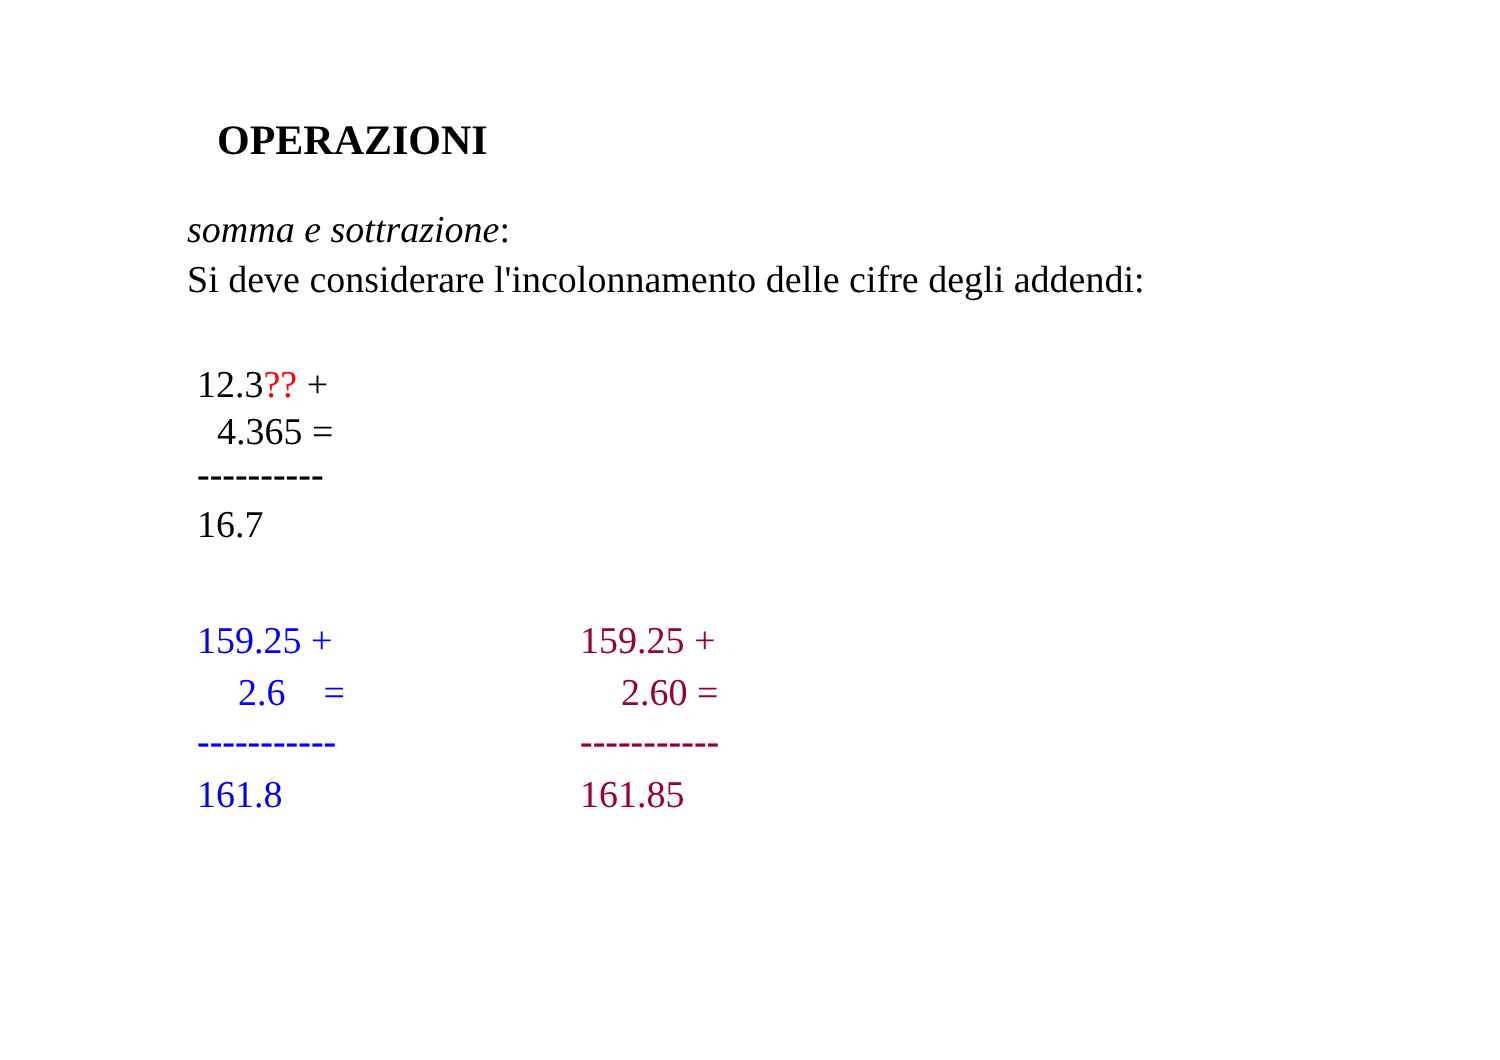OPERAZIONI
somma e sottrazione:
Si deve considerare l'incolonnamento delle cifre degli addendi:
12.3?? +
4.365 =
----------
16.7
159.25 +
2.6 =
-----------
161.8
159.25 +
2.60 =
-----------
161.85